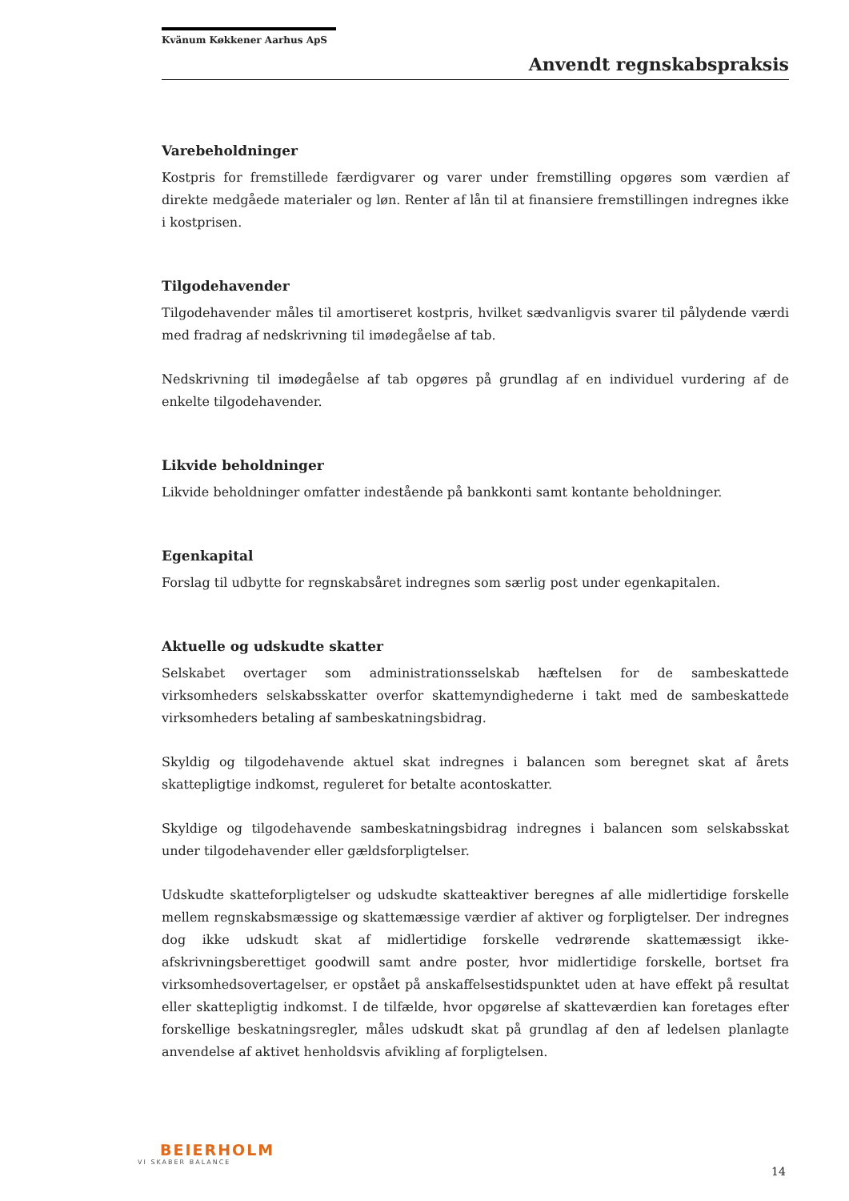Kvänum Køkkener Aarhus ApS
Anvendt regnskabspraksis
Varebeholdninger
Kostpris for fremstillede færdigvarer og varer under fremstilling opgøres som værdien af direkte medgåede materialer og løn. Renter af lån til at finansiere fremstillingen indregnes ikke i kostprisen.
Tilgodehavender
Tilgodehavender måles til amortiseret kostpris, hvilket sædvanligvis svarer til pålydende værdi med fradrag af nedskrivning til imødegåelse af tab.
Nedskrivning til imødegåelse af tab opgøres på grundlag af en individuel vurdering af de enkelte tilgodehavender.
Likvide beholdninger
Likvide beholdninger omfatter indestående på bankkonti samt kontante beholdninger.
Egenkapital
Forslag til udbytte for regnskabsåret indregnes som særlig post under egenkapitalen.
Aktuelle og udskudte skatter
Selskabet overtager som administrationsselskab hæftelsen for de sambeskattede virksomheders selskabsskatter overfor skattemyndighederne i takt med de sambeskattede virksomheders betaling af sambeskatningsbidrag.
Skyldig og tilgodehavende aktuel skat indregnes i balancen som beregnet skat af årets skattepligtige indkomst, reguleret for betalte acontoskatter.
Skyldige og tilgodehavende sambeskatningsbidrag indregnes i balancen som selskabsskat under tilgodehavender eller gældsforpligtelser.
Udskudte skatteforpligtelser og udskudte skatteaktiver beregnes af alle midlertidige forskelle mellem regnskabsmæssige og skattemæssige værdier af aktiver og forpligtelser. Der indregnes dog ikke udskudt skat af midlertidige forskelle vedrørende skattemæssigt ikke-afskrivningsberettiget goodwill samt andre poster, hvor midlertidige forskelle, bortset fra virksomhedsovertagelser, er opstået på anskaffelsestidspunktet uden at have effekt på resultat eller skattepligtig indkomst. I de tilfælde, hvor opgørelse af skatteværdien kan foretages efter forskellige beskatningsregler, måles udskudt skat på grundlag af den af ledelsen planlagte anvendelse af aktivet henholdsvis afvikling af forpligtelsen.
BEIERHOLM
VI SKABER BALANCE
14